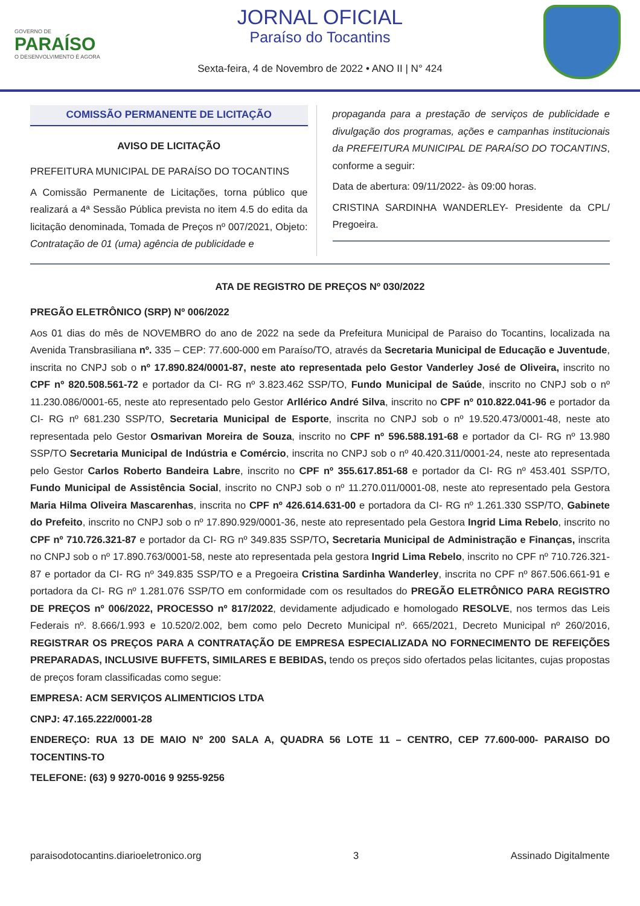GOVERNO DE
PARAÍSO
O DESENVOLVIMENTO É AGORA
JORNAL OFICIAL
Paraíso do Tocantins
Sexta-feira, 4 de Novembro de 2022 • ANO II | N° 424
COMISSÃO PERMANENTE DE LICITAÇÃO
AVISO DE LICITAÇÃO
PREFEITURA MUNICIPAL DE PARAÍSO DO TOCANTINS
A Comissão Permanente de Licitações, torna público que realizará a 4ª Sessão Pública prevista no item 4.5 do edita da licitação denominada, Tomada de Preços nº 007/2021, Objeto: Contratação de 01 (uma) agência de publicidade e
propaganda para a prestação de serviços de publicidade e divulgação dos programas, ações e campanhas institucionais da PREFEITURA MUNICIPAL DE PARAÍSO DO TOCANTINS, conforme a seguir:
Data de abertura: 09/11/2022- às 09:00 horas.
CRISTINA SARDINHA WANDERLEY- Presidente da CPL/ Pregoeira.
ATA DE REGISTRO DE PREÇOS Nº 030/2022
PREGÃO ELETRÔNICO (SRP) Nº 006/2022
Aos 01 dias do mês de NOVEMBRO do ano de 2022 na sede da Prefeitura Municipal de Paraiso do Tocantins, localizada na Avenida Transbrasiliana nº. 335 – CEP: 77.600-000 em Paraíso/TO, através da Secretaria Municipal de Educação e Juventude, inscrita no CNPJ sob o nº 17.890.824/0001-87, neste ato representada pelo Gestor Vanderley José de Oliveira, inscrito no CPF nº 820.508.561-72 e portador da CI- RG nº 3.823.462 SSP/TO, Fundo Municipal de Saúde, inscrito no CNPJ sob o nº 11.230.086/0001-65, neste ato representado pelo Gestor Arllérico André Silva, inscrito no CPF nº 010.822.041-96 e portador da CI- RG nº 681.230 SSP/TO, Secretaria Municipal de Esporte, inscrita no CNPJ sob o nº 19.520.473/0001-48, neste ato representada pelo Gestor Osmarivan Moreira de Souza, inscrito no CPF nº 596.588.191-68 e portador da CI- RG nº 13.980 SSP/TO Secretaria Municipal de Indústria e Comércio, inscrita no CNPJ sob o nº 40.420.311/0001-24, neste ato representada pelo Gestor Carlos Roberto Bandeira Labre, inscrito no CPF nº 355.617.851-68 e portador da CI- RG nº 453.401 SSP/TO, Fundo Municipal de Assistência Social, inscrito no CNPJ sob o nº 11.270.011/0001-08, neste ato representado pela Gestora Maria Hilma Oliveira Mascarenhas, inscrita no CPF nº 426.614.631-00 e portadora da CI- RG nº 1.261.330 SSP/TO, Gabinete do Prefeito, inscrito no CNPJ sob o nº 17.890.929/0001-36, neste ato representado pela Gestora Ingrid Lima Rebelo, inscrito no CPF nº 710.726.321-87 e portador da CI- RG nº 349.835 SSP/TO, Secretaria Municipal de Administração e Finanças, inscrita no CNPJ sob o nº 17.890.763/0001-58, neste ato representada pela gestora Ingrid Lima Rebelo, inscrito no CPF nº 710.726.321-87 e portador da CI- RG nº 349.835 SSP/TO e a Pregoeira Cristina Sardinha Wanderley, inscrita no CPF nº 867.506.661-91 e portadora da CI- RG nº 1.281.076 SSP/TO em conformidade com os resultados do PREGÃO ELETRÔNICO PARA REGISTRO DE PREÇOS nº 006/2022, PROCESSO nº 817/2022, devidamente adjudicado e homologado RESOLVE, nos termos das Leis Federais nº. 8.666/1.993 e 10.520/2.002, bem como pelo Decreto Municipal nº. 665/2021, Decreto Municipal nº 260/2016, REGISTRAR OS PREÇOS PARA A CONTRATAÇÃO DE EMPRESA ESPECIALIZADA NO FORNECIMENTO DE REFEIÇÕES PREPARADAS, INCLUSIVE BUFFETS, SIMILARES E BEBIDAS, tendo os preços sido ofertados pelas licitantes, cujas propostas de preços foram classificadas como segue:
EMPRESA: ACM SERVIÇOS ALIMENTICIOS LTDA
CNPJ: 47.165.222/0001-28
ENDEREÇO: RUA 13 DE MAIO Nº 200 SALA A, QUADRA 56 LOTE 11 – CENTRO, CEP 77.600-000- PARAISO DO TOCENTINS-TO
TELEFONE: (63) 9 9270-0016 9 9255-9256
paraisodotocantins.diarioeletronico.org 3 Assinado Digitalmente